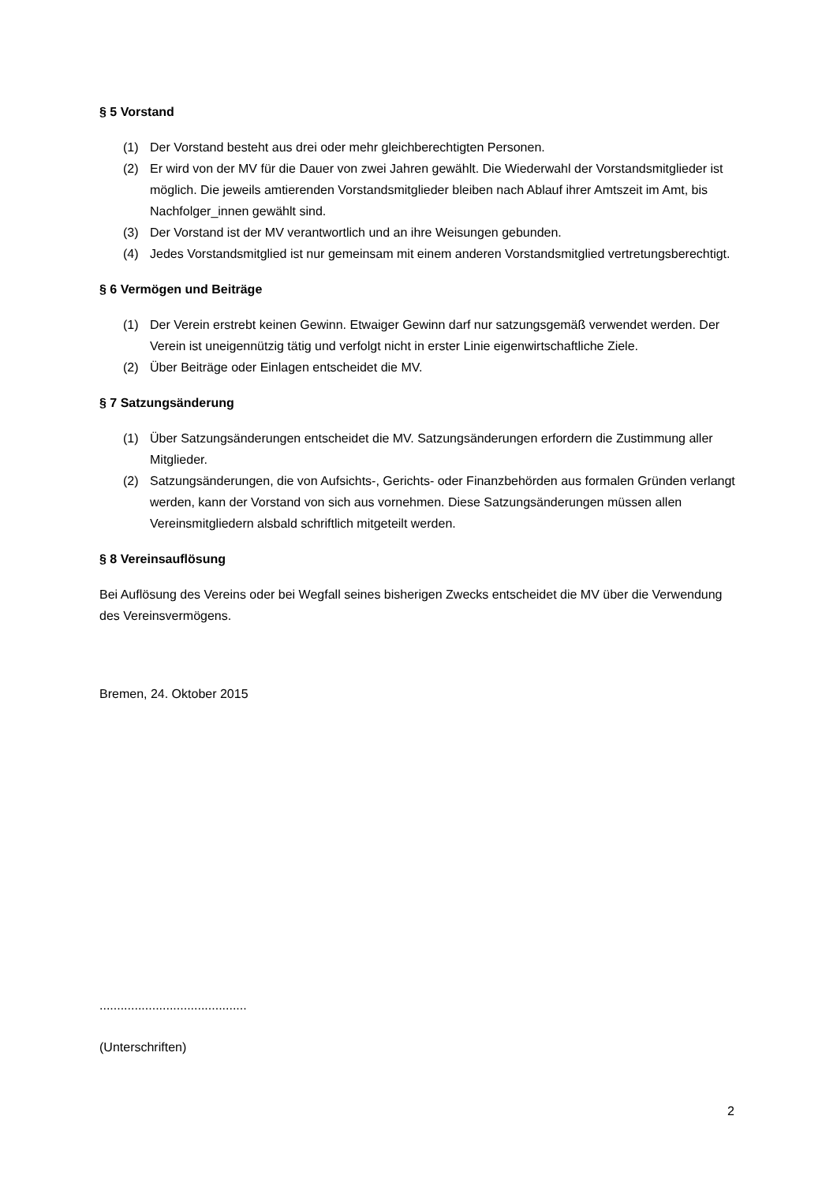§ 5 Vorstand
(1) Der Vorstand besteht aus drei oder mehr gleichberechtigten Personen.
(2) Er wird von der MV für die Dauer von zwei Jahren gewählt. Die Wiederwahl der Vorstandsmitglieder ist möglich. Die jeweils amtierenden Vorstandsmitglieder bleiben nach Ablauf ihrer Amtszeit im Amt, bis Nachfolger_innen gewählt sind.
(3) Der Vorstand ist der MV verantwortlich und an ihre Weisungen gebunden.
(4) Jedes Vorstandsmitglied ist nur gemeinsam mit einem anderen Vorstandsmitglied vertretungsberechtigt.
§ 6 Vermögen und Beiträge
(1) Der Verein erstrebt keinen Gewinn. Etwaiger Gewinn darf nur satzungsgemäß verwendet werden. Der Verein ist uneigennützig tätig und verfolgt nicht in erster Linie eigenwirtschaftliche Ziele.
(2) Über Beiträge oder Einlagen entscheidet die MV.
§ 7 Satzungsänderung
(1) Über Satzungsänderungen entscheidet die MV. Satzungsänderungen erfordern die Zustimmung aller Mitglieder.
(2) Satzungsänderungen, die von Aufsichts-, Gerichts- oder Finanzbehörden aus formalen Gründen verlangt werden, kann der Vorstand von sich aus vornehmen. Diese Satzungsänderungen müssen allen Vereinsmitgliedern alsbald schriftlich mitgeteilt werden.
§ 8 Vereinsauflösung
Bei Auflösung des Vereins oder bei Wegfall seines bisherigen Zwecks entscheidet die MV über die Verwendung des Vereinsvermögens.
Bremen, 24. Oktober 2015
..........................................
(Unterschriften)
2